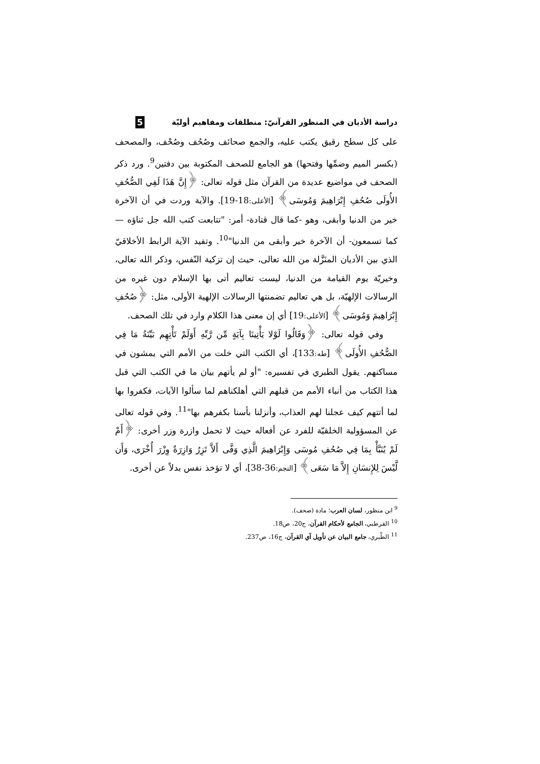دراسة الأديان في المنظور القرآنيّ: منطلقات ومفاهيم أوليّة 5
على كل سطح رقيق يكتب عليه، والجمع صحائف وصُحُف وصُحْف، والمصحف (بكسر الميم وضمِّها وفتحها) هو الجامع للصحف المكتوبة بين دفتين<sup>9</sup>. ورد ذكر الصحف في مواضيع عديدة من القرآن مثل قوله تعالى: ﴿إِنَّ هَذَا لَفِي الصُّحُفِ الأُولَى صُحُفِ إِبْرَاهِيمَ وَمُوسَى﴾ [الأعلى: 18-19]. والآية وردت في أن الآخرة خير من الدنيا وأبقى، وهو -كما قال قتادة- أمر: "تتابعت كتب الله جل ثناؤه —كما تسمعون- أن الآخرة خير وأبقى من الدنيا"<sup>10</sup>. وتفيد الآية الرابط الأخلاقيّ الذي بين الأديان المنَزَّلة من الله تعالى، حيث إن تزكية النّفس، وذكر الله تعالى، وخيريّة يوم القيامة من الدنيا، ليست تعاليم أتى بها الإسلام دون غيره من الرسالات الإلهيّة، بل هي تعاليم تضمنتها الرسالات الإلهية الأولى، مثل: ﴿صُحُفِ إِبْرَاهِيمَ وَمُوسَى﴾ [الأعلى: 19] أي إن معنى هذا الكلام وارد في تلك الصحف.
وفي قوله تعالى: ﴿وَقَالُوا لَوْلا يَأْتِينَا بِآيَةٍ مِّن رَّبِّهِ أَوَلَمْ تَأْتِهِم بَيِّنَةُ مَا فِي الصُّحُفِ الأُولَى﴾ [طه: 133]، أي الكتب التي خلت من الأمم التي يمشون في مساكنهم. يقول الطبري في تفسيره: "أو لم يأتهم بيان ما في الكتب التي قبل هذا الكتاب من أنباء الأمم من قبلهم التي أهلكناهم لما سألوا الآيات، فكفروا بها لما أتتهم كيف عجلنا لهم العذاب، وأنزلنا بأسنا بكفرهم بها"<sup>11</sup>. وفي قوله تعالى عن المسؤولية الخلقيّة للفرد عن أفعاله حيث لا تحمل وازرة وزر أخرى: ﴿أَمْ لَمْ يُنَبَّأْ بِمَا فِي صُحُفِ مُوسَى وَإِبْرَاهِيمَ الَّذِي وَفَّى أَلاَّ تَزِرُ وَازِرَةٌ وِزْرَ أُخْرَى، وَأَن لَّيْسَ لِلإِنسَانِ إِلاَّ مَا سَعَى﴾ [النجم: 36-38]، أي لا تؤخذ نفس بدلاً عن أخرى.
<sup>9</sup> ابن منظور، لسان العرب؛ مادة (صحف).
<sup>10</sup> القرطبي، الجامع لأحكام القرآن، ج20، ص18.
<sup>11</sup> الطّبري، جامع البيان عن تأويل آي القرآن، ج16، ص237.